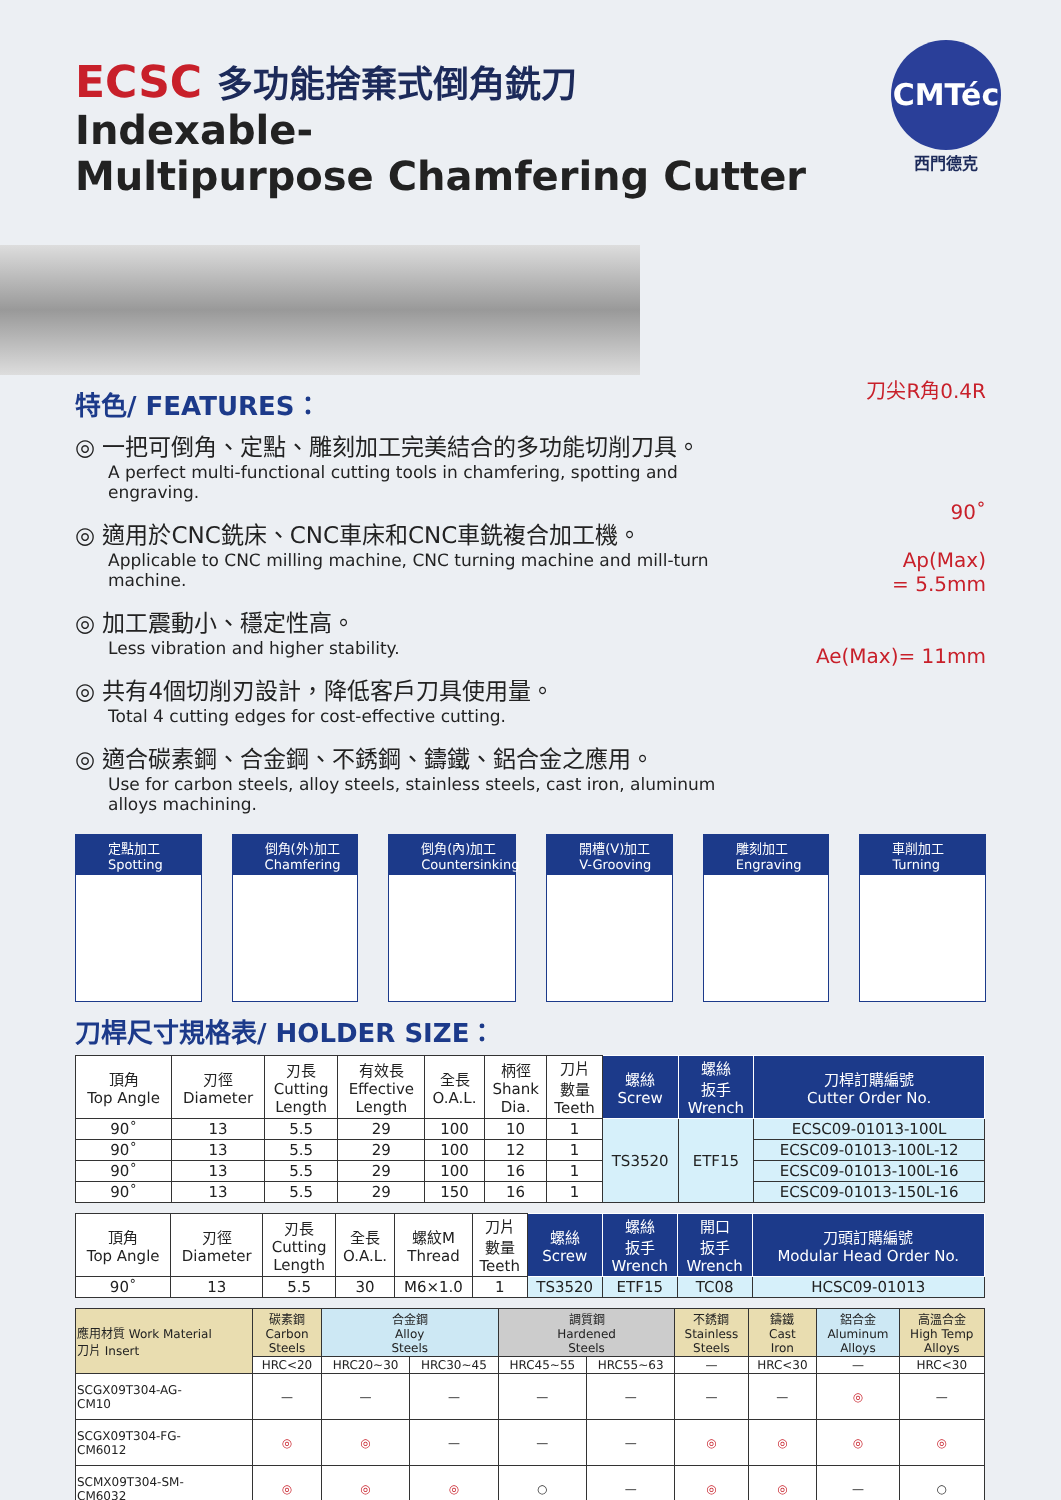ECSC 多功能捨棄式倒角銑刀
Indexable-
Multipurpose Chamfering Cutter
CMTéc
西門德克
特色/ FEATURES：
刀尖R角0.4R
90˚
Ap(Max)
= 5.5mm
Ae(Max)= 11mm
◎ 一把可倒角、定點、雕刻加工完美結合的多功能切削刀具。
A perfect multi-functional cutting tools in chamfering, spotting and engraving.
◎ 適用於CNC銑床、CNC車床和CNC車銑複合加工機。
Applicable to CNC milling machine, CNC turning machine and mill-turn machine.
◎ 加工震動小、穩定性高。
Less vibration and higher stability.
◎ 共有4個切削刃設計，降低客戶刀具使用量。
Total 4 cutting edges for cost-effective cutting.
◎ 適合碳素鋼、合金鋼、不銹鋼、鑄鐵、鋁合金之應用。
Use for carbon steels, alloy steels, stainless steels, cast iron, aluminum alloys machining.
定點加工
Spotting
倒角(外)加工
Chamfering
倒角(內)加工
Countersinking
開槽(V)加工
V-Grooving
雕刻加工
Engraving
車削加工
Turning
刀桿尺寸規格表/ HOLDER SIZE：
| 頂角 Top Angle | 刃徑 Diameter | 刃長 Cutting Length | 有效長 Effective Length | 全長 O.A.L. | 柄徑 Shank Dia. | 刀片 數量 Teeth | 螺絲 Screw | 螺絲 扳手 Wrench | 刀桿訂購編號 Cutter Order No. |
| --- | --- | --- | --- | --- | --- | --- | --- | --- | --- |
| 90˚ | 13 | 5.5 | 29 | 100 | 10 | 1 | TS3520 | ETF15 | ECSC09-01013-100L |
| 90˚ | 13 | 5.5 | 29 | 100 | 12 | 1 | | | ECSC09-01013-100L-12 |
| 90˚ | 13 | 5.5 | 29 | 100 | 16 | 1 | | | ECSC09-01013-100L-16 |
| 90˚ | 13 | 5.5 | 29 | 150 | 16 | 1 | | | ECSC09-01013-150L-16 |
| 頂角 Top Angle | 刃徑 Diameter | 刃長 Cutting Length | 全長 O.A.L. | 螺紋M Thread | 刀片 數量 Teeth | 螺絲 Screw | 螺絲 扳手 Wrench | 開口 扳手 Wrench | 刀頭訂購編號 Modular Head Order No. |
| --- | --- | --- | --- | --- | --- | --- | --- | --- | --- |
| 90˚ | 13 | 5.5 | 30 | M6×1.0 | 1 | TS3520 | ETF15 | TC08 | HCSC09-01013 |
| 應用材質 Work Material 刀片 Insert | 碳素鋼 Carbon Steels | 合金鋼 Alloy Steels | | 調質鋼 Hardened Steels | | 不銹鋼 Stainless Steels | 鑄鐵 Cast Iron | 鋁合金 Aluminum Alloys | 高溫合金 High Temp Alloys |
| --- | --- | --- | --- | --- | --- | --- | --- | --- | --- |
| | HRC<20 | HRC20~30 | HRC30~45 | HRC45~55 | HRC55~63 | — | HRC<30 | — | HRC<30 |
| SCGX09T304-AG- CM10 | — | — | — | — | — | — | — | ◎ | — |
| SCGX09T304-FG- CM6012 | ◎ | ◎ | — | — | — | ◎ | ◎ | ◎ | ◎ |
| SCMX09T304-SM- CM6032 | ◎ | ◎ | ◎ | ○ | — | ◎ | ◎ | — | ○ |